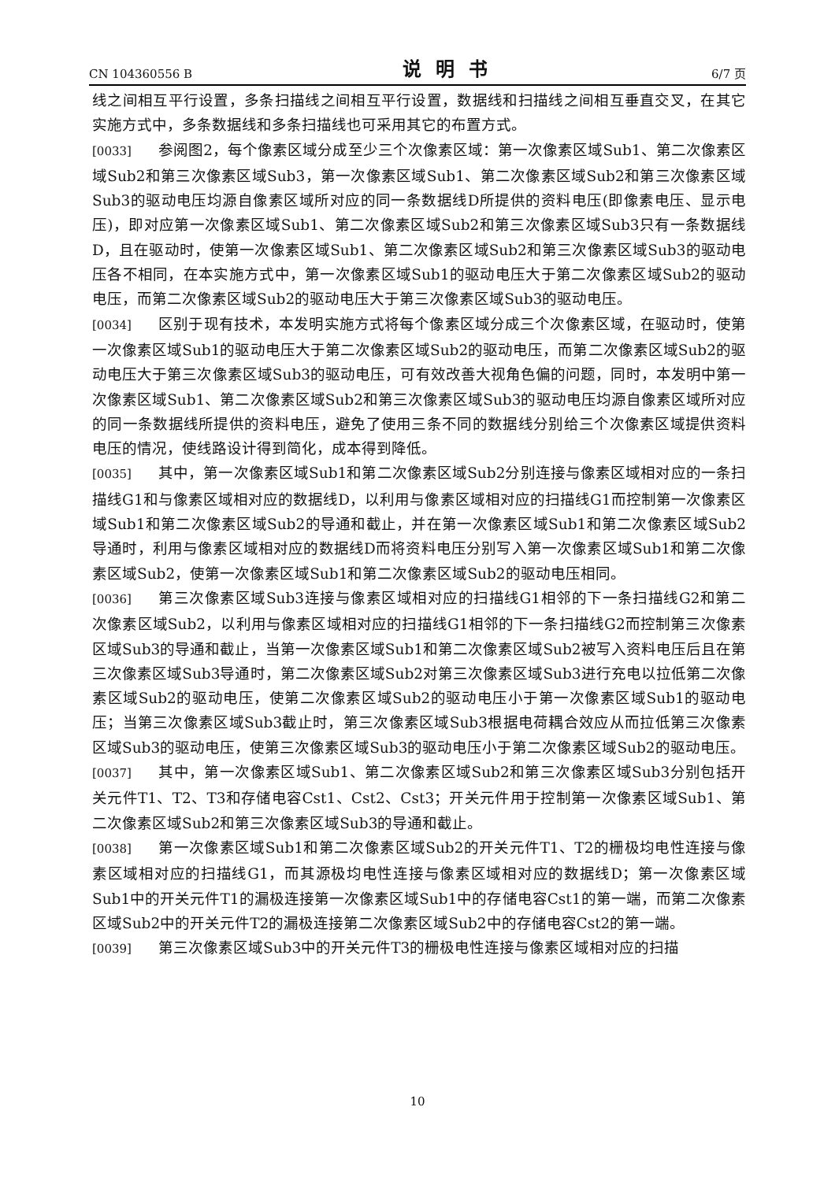CN 104360556 B 说明书 6/7 页
线之间相互平行设置，多条扫描线之间相互平行设置，数据线和扫描线之间相互垂直交叉，在其它实施方式中，多条数据线和多条扫描线也可采用其它的布置方式。
[0033] 参阅图2，每个像素区域分成至少三个次像素区域：第一次像素区域Sub1、第二次像素区域Sub2和第三次像素区域Sub3，第一次像素区域Sub1、第二次像素区域Sub2和第三次像素区域Sub3的驱动电压均源自像素区域所对应的同一条数据线D所提供的资料电压(即像素电压、显示电压)，即对应第一次像素区域Sub1、第二次像素区域Sub2和第三次像素区域Sub3只有一条数据线D，且在驱动时，使第一次像素区域Sub1、第二次像素区域Sub2和第三次像素区域Sub3的驱动电压各不相同，在本实施方式中，第一次像素区域Sub1的驱动电压大于第二次像素区域Sub2的驱动电压，而第二次像素区域Sub2的驱动电压大于第三次像素区域Sub3的驱动电压。
[0034] 区别于现有技术，本发明实施方式将每个像素区域分成三个次像素区域，在驱动时，使第一次像素区域Sub1的驱动电压大于第二次像素区域Sub2的驱动电压，而第二次像素区域Sub2的驱动电压大于第三次像素区域Sub3的驱动电压，可有效改善大视角色偏的问题，同时，本发明中第一次像素区域Sub1、第二次像素区域Sub2和第三次像素区域Sub3的驱动电压均源自像素区域所对应的同一条数据线所提供的资料电压，避免了使用三条不同的数据线分别给三个次像素区域提供资料电压的情况，使线路设计得到简化，成本得到降低。
[0035] 其中，第一次像素区域Sub1和第二次像素区域Sub2分别连接与像素区域相对应的一条扫描线G1和与像素区域相对应的数据线D，以利用与像素区域相对应的扫描线G1而控制第一次像素区域Sub1和第二次像素区域Sub2的导通和截止，并在第一次像素区域Sub1和第二次像素区域Sub2导通时，利用与像素区域相对应的数据线D而将资料电压分别写入第一次像素区域Sub1和第二次像素区域Sub2，使第一次像素区域Sub1和第二次像素区域Sub2的驱动电压相同。
[0036] 第三次像素区域Sub3连接与像素区域相对应的扫描线G1相邻的下一条扫描线G2和第二次像素区域Sub2，以利用与像素区域相对应的扫描线G1相邻的下一条扫描线G2而控制第三次像素区域Sub3的导通和截止，当第一次像素区域Sub1和第二次像素区域Sub2被写入资料电压后且在第三次像素区域Sub3导通时，第二次像素区域Sub2对第三次像素区域Sub3进行充电以拉低第二次像素区域Sub2的驱动电压，使第二次像素区域Sub2的驱动电压小于第一次像素区域Sub1的驱动电压；当第三次像素区域Sub3截止时，第三次像素区域Sub3根据电荷耦合效应从而拉低第三次像素区域Sub3的驱动电压，使第三次像素区域Sub3的驱动电压小于第二次像素区域Sub2的驱动电压。
[0037] 其中，第一次像素区域Sub1、第二次像素区域Sub2和第三次像素区域Sub3分别包括开关元件T1、T2、T3和存储电容Cst1、Cst2、Cst3；开关元件用于控制第一次像素区域Sub1、第二次像素区域Sub2和第三次像素区域Sub3的导通和截止。
[0038] 第一次像素区域Sub1和第二次像素区域Sub2的开关元件T1、T2的栅极均电性连接与像素区域相对应的扫描线G1，而其源极均电性连接与像素区域相对应的数据线D；第一次像素区域Sub1中的开关元件T1的漏极连接第一次像素区域Sub1中的存储电容Cst1的第一端，而第二次像素区域Sub2中的开关元件T2的漏极连接第二次像素区域Sub2中的存储电容Cst2的第一端。
[0039] 第三次像素区域Sub3中的开关元件T3的栅极电性连接与像素区域相对应的扫描
10